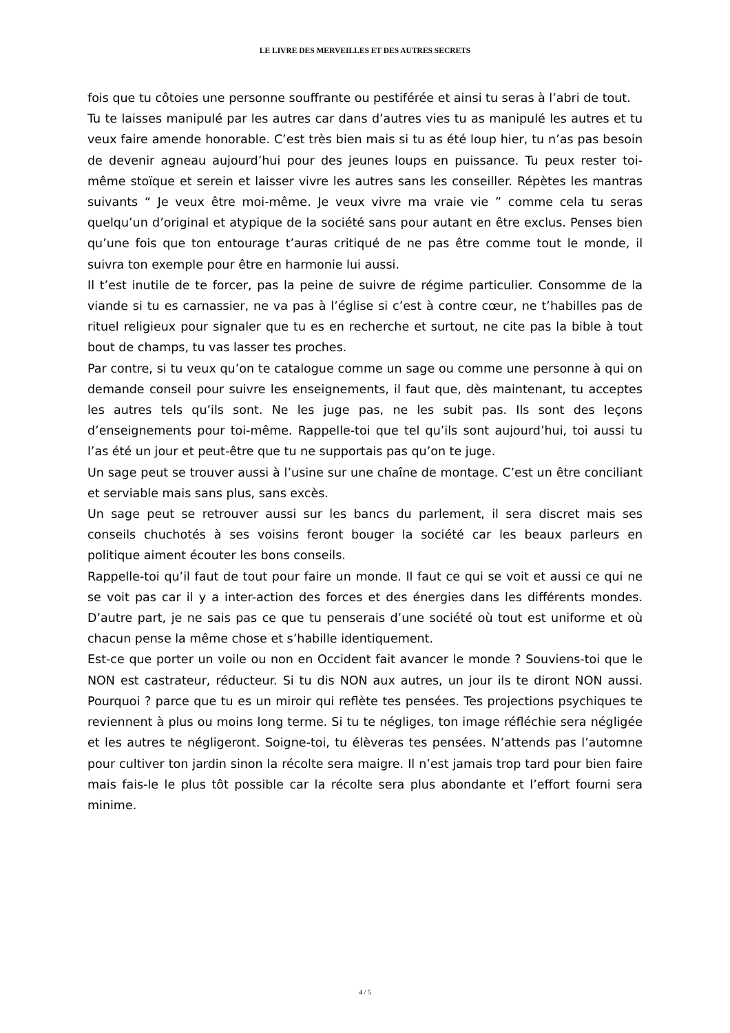LE LIVRE DES MERVEILLES ET DES AUTRES SECRETS
fois que tu côtoies une personne souffrante ou pestiférée et ainsi tu seras à l’abri de tout.
Tu te laisses manipulé par les autres car dans d’autres vies tu as manipulé les autres et tu veux faire amende honorable. C’est très bien mais si tu as été loup hier, tu n’as pas besoin de devenir agneau aujourd’hui pour des jeunes loups en puissance. Tu peux rester toi-même stoïque et serein et laisser vivre les autres sans les conseiller. Répètes les mantras suivants “ Je veux être moi-même. Je veux vivre ma vraie vie ” comme cela tu seras quelqu’un d’original et atypique de la société sans pour autant en être exclus. Penses bien qu’une fois que ton entourage t’auras critiqué de ne pas être comme tout le monde, il suivra ton exemple pour être en harmonie lui aussi.
Il t’est inutile de te forcer, pas la peine de suivre de régime particulier. Consomme de la viande si tu es carnassier, ne va pas à l’église si c’est à contre cœur, ne t’habilles pas de rituel religieux pour signaler que tu es en recherche et surtout, ne cite pas la bible à tout bout de champs, tu vas lasser tes proches.
Par contre, si tu veux qu’on te catalogue comme un sage ou comme une personne à qui on demande conseil pour suivre les enseignements, il faut que, dès maintenant, tu acceptes les autres tels qu’ils sont. Ne les juge pas, ne les subit pas. Ils sont des leçons d’enseignements pour toi-même. Rappelle-toi que tel qu’ils sont aujourd’hui, toi aussi tu l’as été un jour et peut-être que tu ne supportais pas qu’on te juge.
Un sage peut se trouver aussi à l’usine sur une chaîne de montage. C’est un être conciliant et serviable mais sans plus, sans excès.
Un sage peut se retrouver aussi sur les bancs du parlement, il sera discret mais ses conseils chuchotés à ses voisins feront bouger la société car les beaux parleurs en politique aiment écouter les bons conseils.
Rappelle-toi qu’il faut de tout pour faire un monde. Il faut ce qui se voit et aussi ce qui ne se voit pas car il y a inter-action des forces et des énergies dans les différents mondes. D’autre part, je ne sais pas ce que tu penserais d’une société où tout est uniforme et où chacun pense la même chose et s’habille identiquement.
Est-ce que porter un voile ou non en Occident fait avancer le monde ? Souviens-toi que le NON est castrateur, réducteur. Si tu dis NON aux autres, un jour ils te diront NON aussi. Pourquoi ? parce que tu es un miroir qui reflète tes pensées. Tes projections psychiques te reviennent à plus ou moins long terme. Si tu te négliges, ton image réfléchie sera négligée et les autres te négligeront. Soigne-toi, tu élèveras tes pensées. N’attends pas l’automne pour cultiver ton jardin sinon la récolte sera maigre. Il n’est jamais trop tard pour bien faire mais fais-le le plus tôt possible car la récolte sera plus abondante et l’effort fourni sera minime.
4 / 5